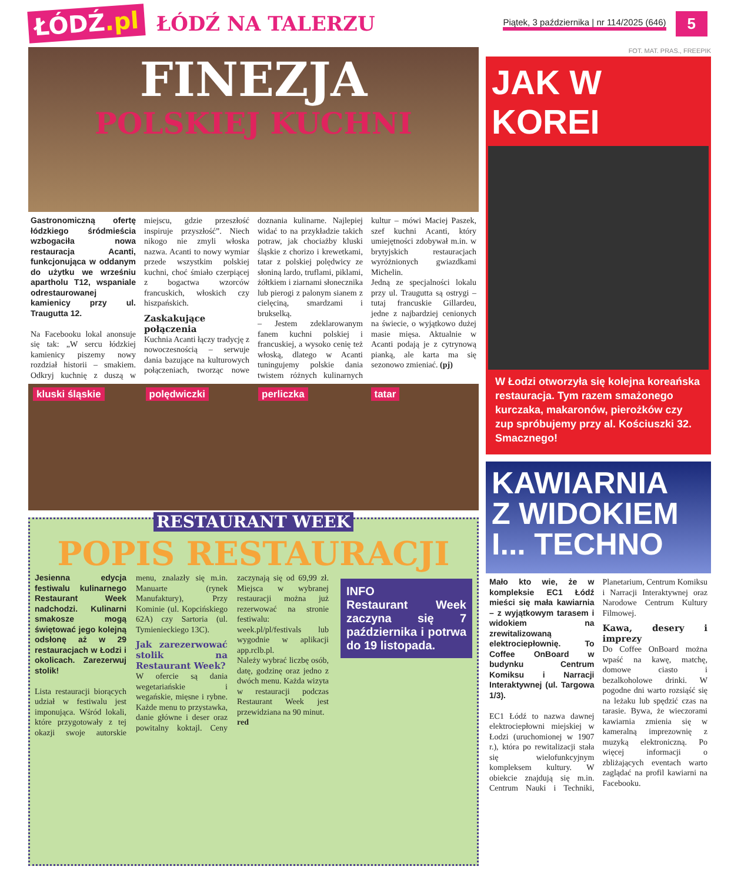ŁÓDŹ.pl
ŁÓDŹ NA TALERZU
Piątek, 3 października | nr 114/2025 (646)
5
FINEZJA
POLSKIEJ KUCHNI
Gastronomiczną ofertę łódzkiego śródmieścia wzbogaciła nowa restauracja Acanti, funkcjonująca w oddanym do użytku we wrześniu apartholu T12, wspaniale odrestaurowanej kamienicy przy ul. Traugutta 12.
Na Facebooku lokal anonsuje się tak: „W sercu łódzkiej kamienicy piszemy nowy rozdział historii – smakiem. Odkryj kuchnię z duszą w miejscu, gdzie przeszłość inspiruje przyszłość”. Niech nikogo nie zmyli włoska nazwa. Acanti to nowy wymiar przede wszystkim polskiej kuchni, choć śmiało czerpiącej z bogactwa wzorców francuskich, włoskich czy hiszpańskich.
Zaskakujące połączenia
Kuchnia Acanti łączy tradycję z nowoczesnością – serwuje dania bazujące na kulturowych połączeniach, tworząc nowe doznania kulinarne. Najlepiej widać to na przykładzie takich potraw, jak chociażby kluski śląskie z chorizo i krewetkami, tatar z polskiej polędwicy ze słoniną lardo, truflami, piklami, żółtkiem i ziarnami słonecznika lub pierogi z palonym sianem z cielęciną, smardzami i brukselką.
– Jestem zdeklarowanym fanem kuchni polskiej i francuskiej, a wysoko cenię też włoską, dlatego w Acanti tuningujemy polskie dania twistem różnych kulinarnych kultur – mówi Maciej Paszek, szef kuchni Acanti, który umiejętności zdobywał m.in. w brytyjskich restauracjach wyróżnionych gwiazdkami Michelin.
Jedną ze specjalności lokalu przy ul. Traugutta są ostrygi – tutaj francuskie Gillardeu, jedne z najbardziej cenionych na świecie, o wyjątkowo dużej masie mięsa. Aktualnie w Acanti podają je z cytrynową pianką, ale karta ma się sezonowo zmieniać. (pj)
kluski śląskie polędwiczki perliczka tatar
RESTAURANT WEEK
POPIS RESTAURACJI
Jesienna edycja festiwalu kulinarnego Restaurant Week nadchodzi. Kulinarni smakosze mogą świętować jego kolejną odsłonę aż w 29 restauracjach w Łodzi i okolicach. Zarezerwuj stolik!
Lista restauracji biorących udział w festiwalu jest imponująca. Wśród lokali, które przygotowały z tej okazji swoje autorskie menu, znalazły się m.in. Manuarte (rynek Manufaktury), Przy Kominie (ul. Kopcińskiego 62A) czy Sartoria (ul. Tymienieckiego 13C).
Jak zarezerwować stolik na Restaurant Week?
W ofercie są dania wegetariańskie i wegańskie, mięsne i rybne. Każde menu to przystawka, danie główne i deser oraz powitalny koktajl. Ceny zaczynają się od 69,99 zł. Miejsca w wybranej restauracji można już rezerwować na stronie festiwalu: week.pl/pl/festivals lub wygodnie w aplikacji app.rclb.pl.
Należy wybrać liczbę osób, datę, godzinę oraz jedno z dwóch menu. Każda wizyta w restauracji podczas Restaurant Week jest przewidziana na 90 minut.
red
INFO
Restaurant Week zaczyna się 7 października i potrwa do 19 listopada.
FOT. MAT. PRAS., FREEPIK
JAK W KOREI
W Łodzi otworzyła się kolejna koreańska restauracja. Tym razem smażonego kurczaka, makaronów, pierożków czy zup spróbujemy przy al. Kościuszki 32. Smacznego!
KAWIARNIA
Z WIDOKIEM
I... TECHNO
Mało kto wie, że w kompleksie EC1 Łódź mieści się mała kawiarnia – z wyjątkowym tarasem i widokiem na zrewitalizowaną elektrociepłownię. To Coffee OnBoard w budynku Centrum Komiksu i Narracji Interaktywnej (ul. Targowa 1/3).
EC1 Łódź to nazwa dawnej elektrociepłowni miejskiej w Łodzi (uruchomionej w 1907 r.), która po rewitalizacji stała się wielofunkcyjnym kompleksem kultury. W obiekcie znajdują się m.in. Centrum Nauki i Techniki, Planetarium, Centrum Komiksu i Narracji Interaktywnej oraz Narodowe Centrum Kultury Filmowej.
Kawa, desery i imprezy
Do Coffee OnBoard można wpaść na kawę, matchę, domowe ciasto i bezalkoholowe drinki. W pogodne dni warto rozsiąść się na leżaku lub spędzić czas na tarasie. Bywa, że wieczorami kawiarnia zmienia się w kameralną imprezownię z muzyką elektroniczną. Po więcej informacji o zbliżających eventach warto zaglądać na profil kawiarni na Facebooku.